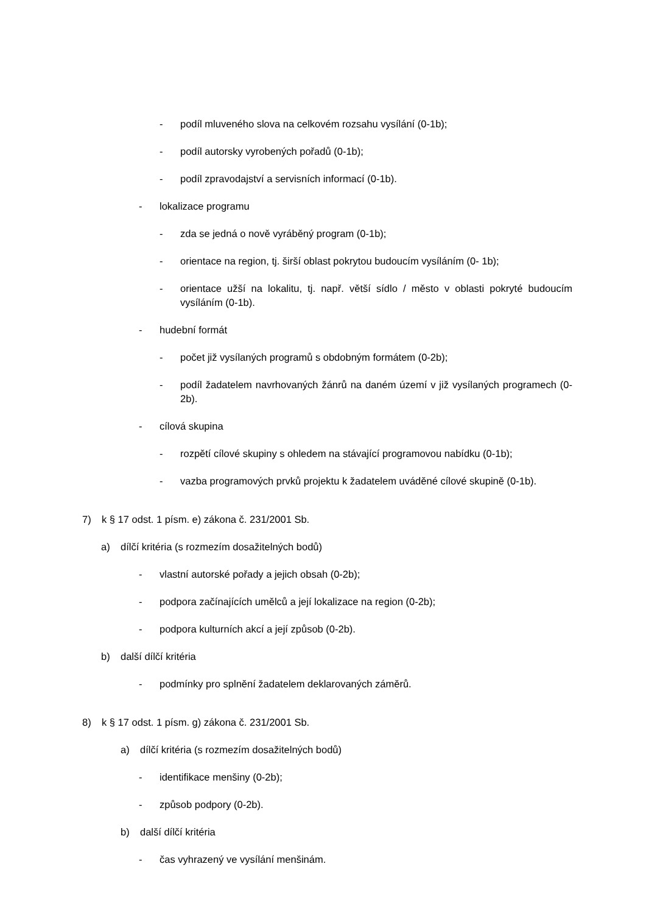- podíl mluveného slova na celkovém rozsahu vysílání (0-1b);
- podíl autorsky vyrobených pořadů (0-1b);
- podíl zpravodajství a servisních informací (0-1b).
- lokalizace programu
- zda se jedná o nově vyráběný program (0-1b);
- orientace na region, tj. širší oblast pokrytou budoucím vysíláním (0- 1b);
- orientace užší na lokalitu, tj. např. větší sídlo / město v oblasti pokryté budoucím vysíláním (0-1b).
- hudební formát
- počet již vysílaných programů s obdobným formátem (0-2b);
- podíl žadatelem navrhovaných žánrů na daném území v již vysílaných programech (0-2b).
- cílová skupina
- rozpětí cílové skupiny s ohledem na stávající programovou nabídku (0-1b);
- vazba programových prvků projektu k žadatelem uváděné cílové skupině (0-1b).
7) k § 17 odst. 1 písm. e) zákona č. 231/2001 Sb.
a) dílčí kritéria (s rozmezím dosažitelných bodů)
- vlastní autorské pořady a jejich obsah (0-2b);
- podpora začínajících umělců a její lokalizace na region (0-2b);
- podpora kulturních akcí a její způsob (0-2b).
b) další dílčí kritéria
- podmínky pro splnění žadatelem deklarovaných záměrů.
8) k § 17 odst. 1 písm. g) zákona č. 231/2001 Sb.
a) dílčí kritéria (s rozmezím dosažitelných bodů)
- identifikace menšiny (0-2b);
- způsob podpory (0-2b).
b) další dílčí kritéria
- čas vyhrazený ve vysílání menšinám.